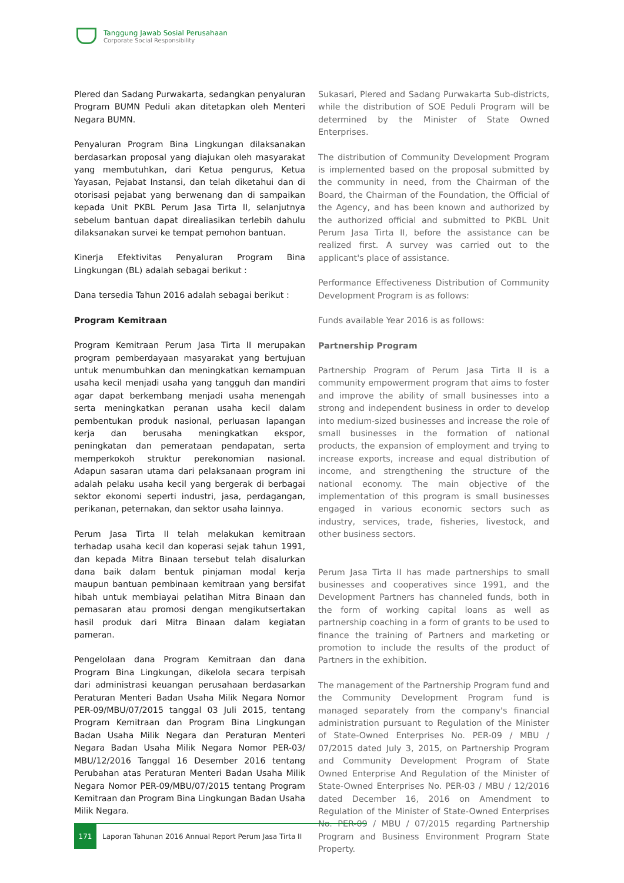Tanggung Jawab Sosial Perusahaan
Corporate Social Responsibility
Plered dan Sadang Purwakarta, sedangkan penyaluran Program BUMN Peduli akan ditetapkan oleh Menteri Negara BUMN.
Penyaluran Program Bina Lingkungan dilaksanakan berdasarkan proposal yang diajukan oleh masyarakat yang membutuhkan, dari Ketua pengurus, Ketua Yayasan, Pejabat Instansi, dan telah diketahui dan di otorisasi pejabat yang berwenang dan di sampaikan kepada Unit PKBL Perum Jasa Tirta II, selanjutnya sebelum bantuan dapat direaliasikan terlebih dahulu dilaksanakan survei ke tempat pemohon bantuan.
Kinerja Efektivitas Penyaluran Program Bina Lingkungan (BL) adalah sebagai berikut :
Dana tersedia Tahun 2016 adalah sebagai berikut :
Program Kemitraan
Program Kemitraan Perum Jasa Tirta II merupakan program pemberdayaan masyarakat yang bertujuan untuk menumbuhkan dan meningkatkan kemampuan usaha kecil menjadi usaha yang tangguh dan mandiri agar dapat berkembang menjadi usaha menengah serta meningkatkan peranan usaha kecil dalam pembentukan produk nasional, perluasan lapangan kerja dan berusaha meningkatkan ekspor, peningkatan dan pemerataan pendapatan, serta memperkokoh struktur perekonomian nasional. Adapun sasaran utama dari pelaksanaan program ini adalah pelaku usaha kecil yang bergerak di berbagai sektor ekonomi seperti industri, jasa, perdagangan, perikanan, peternakan, dan sektor usaha lainnya.
Perum Jasa Tirta II telah melakukan kemitraan terhadap usaha kecil dan koperasi sejak tahun 1991, dan kepada Mitra Binaan tersebut telah disalurkan dana baik dalam bentuk pinjaman modal kerja maupun bantuan pembinaan kemitraan yang bersifat hibah untuk membiayai pelatihan Mitra Binaan dan pemasaran atau promosi dengan mengikutsertakan hasil produk dari Mitra Binaan dalam kegiatan pameran.
Pengelolaan dana Program Kemitraan dan dana Program Bina Lingkungan, dikelola secara terpisah dari administrasi keuangan perusahaan berdasarkan Peraturan Menteri Badan Usaha Milik Negara Nomor PER-09/MBU/07/2015 tanggal 03 Juli 2015, tentang Program Kemitraan dan Program Bina Lingkungan Badan Usaha Milik Negara dan Peraturan Menteri Negara Badan Usaha Milik Negara Nomor PER-03/ MBU/12/2016 Tanggal 16 Desember 2016 tentang Perubahan atas Peraturan Menteri Badan Usaha Milik Negara Nomor PER-09/MBU/07/2015 tentang Program Kemitraan dan Program Bina Lingkungan Badan Usaha Milik Negara.
Sukasari, Plered and Sadang Purwakarta Sub-districts, while the distribution of SOE Peduli Program will be determined by the Minister of State Owned Enterprises.
The distribution of Community Development Program is implemented based on the proposal submitted by the community in need, from the Chairman of the Board, the Chairman of the Foundation, the Official of the Agency, and has been known and authorized by the authorized official and submitted to PKBL Unit Perum Jasa Tirta II, before the assistance can be realized first. A survey was carried out to the applicant's place of assistance.
Performance Effectiveness Distribution of Community Development Program is as follows:
Funds available Year 2016 is as follows:
Partnership Program
Partnership Program of Perum Jasa Tirta II is a community empowerment program that aims to foster and improve the ability of small businesses into a strong and independent business in order to develop into medium-sized businesses and increase the role of small businesses in the formation of national products, the expansion of employment and trying to increase exports, increase and equal distribution of income, and strengthening the structure of the national economy. The main objective of the implementation of this program is small businesses engaged in various economic sectors such as industry, services, trade, fisheries, livestock, and other business sectors.
Perum Jasa Tirta II has made partnerships to small businesses and cooperatives since 1991, and the Development Partners has channeled funds, both in the form of working capital loans as well as partnership coaching in a form of grants to be used to finance the training of Partners and marketing or promotion to include the results of the product of Partners in the exhibition.
The management of the Partnership Program fund and the Community Development Program fund is managed separately from the company's financial administration pursuant to Regulation of the Minister of State-Owned Enterprises No. PER-09 / MBU / 07/2015 dated July 3, 2015, on Partnership Program and Community Development Program of State Owned Enterprise And Regulation of the Minister of State-Owned Enterprises No. PER-03 / MBU / 12/2016 dated December 16, 2016 on Amendment to Regulation of the Minister of State-Owned Enterprises No. PER-09 / MBU / 07/2015 regarding Partnership Program and Business Environment Program State Property.
171
Laporan Tahunan 2016 Annual Report Perum Jasa Tirta II